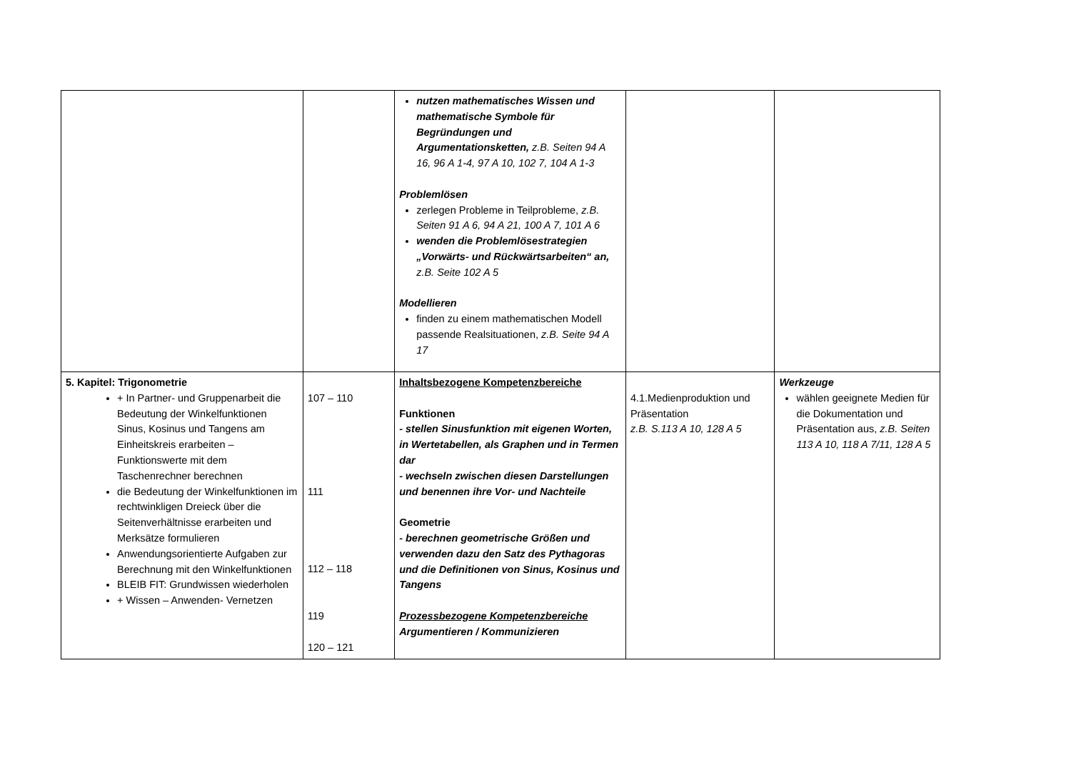| | | nutzen mathematisches Wissen und mathematische Symbole für Begründungen und Argumentationsketten, z.B. Seiten 94 A 16, 96 A 1-4, 97 A 10, 102 7, 104 A 1-3 Problemlösen zerlegen Probleme in Teilprobleme, z.B. Seiten 91 A 6, 94 A 21, 100 A 7, 101 A 6 wenden die Problemlösestrategien „Vorwärts- und Rückwärtsarbeiten“ an, z.B. Seite 102 A 5 Modellieren finden zu einem mathematischen Modell passende Realsituationen, z.B. Seite 94 A 17 | | |
| 5. Kapitel: Trigonometrie + In Partner- und Gruppenarbeit die Bedeutung der Winkelfunktionen Sinus, Kosinus und Tangens am Einheitskreis erarbeiten – Funktionswerte mit dem Taschenrechner berechnen die Bedeutung der Winkelfunktionen im rechtwinkligen Dreieck über die Seitenverhältnisse erarbeiten und Merksätze formulieren Anwendungsorientierte Aufgaben zur Berechnung mit den Winkelfunktionen BLEIB FIT: Grundwissen wiederholen + Wissen – Anwenden- Vernetzen | 107 – 110 111 112 – 118 119 120 – 121 | Inhaltsbezogene Kompetenzbereiche Funktionen - stellen Sinusfunktion mit eigenen Worten, in Wertetabellen, als Graphen und in Termen dar - wechseln zwischen diesen Darstellungen und benennen ihre Vor- und Nachteile Geometrie - berechnen geometrische Größen und verwenden dazu den Satz des Pythagoras und die Definitionen von Sinus, Kosinus und Tangens Prozessbezogene Kompetenzbereiche Argumentieren / Kommunizieren | 4.1.Medienproduktion und Präsentation z.B. S.113 A 10, 128 A 5 | Werkzeuge wählen geeignete Medien für die Dokumentation und Präsentation aus, z.B. Seiten 113 A 10, 118 A 7/11, 128 A 5 |